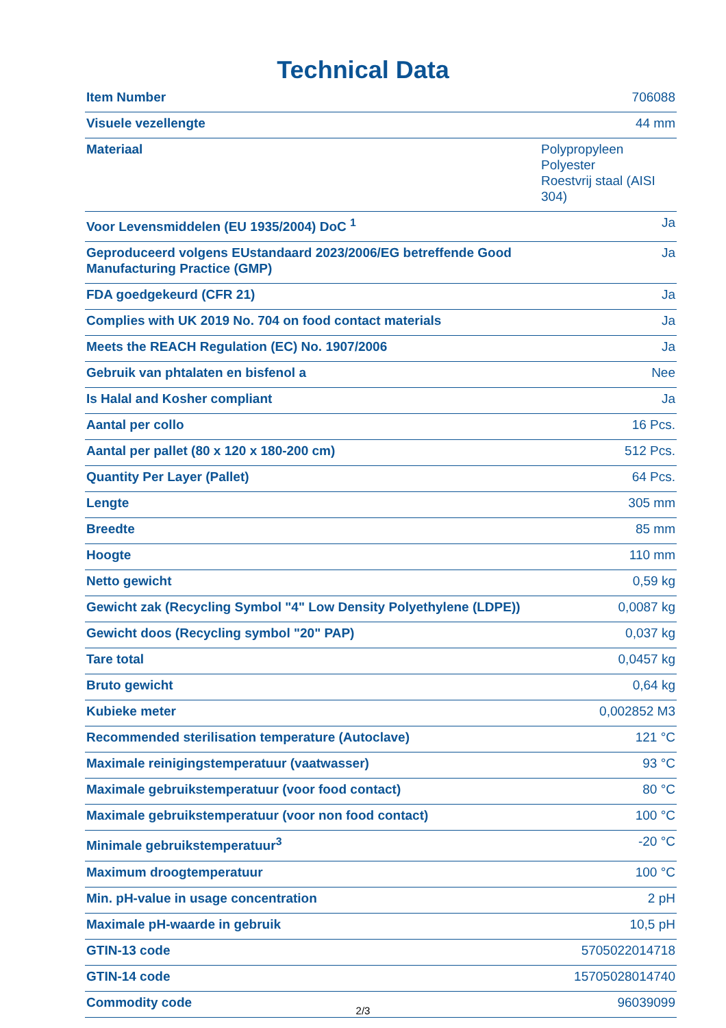Technical Data
| Item Number | 706088 |
| Visuele vezellengte | 44 mm |
| Materiaal | Polypropyleen Polyester Roestvrij staal (AISI 304) |
| Voor Levensmiddelen (EU 1935/2004) DoC <sup>1</sup> | Ja |
| Geproduceerd volgens EUstandaard 2023/2006/EG betreffende Good Manufacturing Practice (GMP) | Ja |
| FDA goedgekeurd (CFR 21) | Ja |
| Complies with UK 2019 No. 704 on food contact materials | Ja |
| Meets the REACH Regulation (EC) No. 1907/2006 | Ja |
| Gebruik van phtalaten en bisfenol a | Nee |
| Is Halal and Kosher compliant | Ja |
| Aantal per collo | 16 Pcs. |
| Aantal per pallet (80 x 120 x 180-200 cm) | 512 Pcs. |
| Quantity Per Layer (Pallet) | 64 Pcs. |
| Lengte | 305 mm |
| Breedte | 85 mm |
| Hoogte | 110 mm |
| Netto gewicht | 0,59 kg |
| Gewicht zak (Recycling Symbol "4" Low Density Polyethylene (LDPE)) | 0,0087 kg |
| Gewicht doos (Recycling symbol "20" PAP) | 0,037 kg |
| Tare total | 0,0457 kg |
| Bruto gewicht | 0,64 kg |
| Kubieke meter | 0,002852 M3 |
| Recommended sterilisation temperature (Autoclave) | 121 °C |
| Maximale reinigingstemperatuur (vaatwasser) | 93 °C |
| Maximale gebruikstemperatuur (voor food contact) | 80 °C |
| Maximale gebruikstemperatuur (voor non food contact) | 100 °C |
| Minimale gebruikstemperatuur<sup>3</sup> | -20 °C |
| Maximum droogtemperatuur | 100 °C |
| Min. pH-value in usage concentration | 2 pH |
| Maximale pH-waarde in gebruik | 10,5 pH |
| GTIN-13 code | 5705022014718 |
| GTIN-14 code | 15705028014740 |
| Commodity code | 96039099 |
2/3